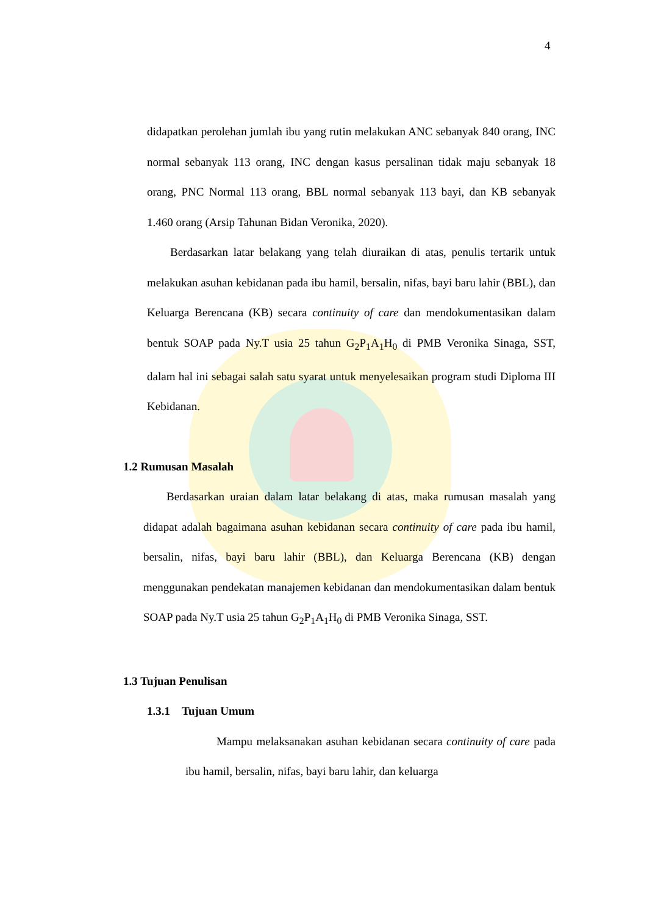4
didapatkan perolehan jumlah ibu yang rutin melakukan ANC sebanyak 840 orang, INC normal sebanyak 113 orang, INC dengan kasus persalinan tidak maju sebanyak 18 orang, PNC Normal 113 orang, BBL normal sebanyak 113 bayi, dan KB sebanyak 1.460 orang (Arsip Tahunan Bidan Veronika, 2020).
Berdasarkan latar belakang yang telah diuraikan di atas, penulis tertarik untuk melakukan asuhan kebidanan pada ibu hamil, bersalin, nifas, bayi baru lahir (BBL), dan Keluarga Berencana (KB) secara continuity of care dan mendokumentasikan dalam bentuk SOAP pada Ny.T usia 25 tahun G<sub>2</sub>P<sub>1</sub>A<sub>1</sub>H<sub>0</sub> di PMB Veronika Sinaga, SST, dalam hal ini sebagai salah satu syarat untuk menyelesaikan program studi Diploma III Kebidanan.
1.2 Rumusan Masalah
Berdasarkan uraian dalam latar belakang di atas, maka rumusan masalah yang didapat adalah bagaimana asuhan kebidanan secara continuity of care pada ibu hamil, bersalin, nifas, bayi baru lahir (BBL), dan Keluarga Berencana (KB) dengan menggunakan pendekatan manajemen kebidanan dan mendokumentasikan dalam bentuk SOAP pada Ny.T usia 25 tahun G<sub>2</sub>P<sub>1</sub>A<sub>1</sub>H<sub>0</sub> di PMB Veronika Sinaga, SST.
1.3 Tujuan Penulisan
1.3.1 Tujuan Umum
Mampu melaksanakan asuhan kebidanan secara continuity of care pada ibu hamil, bersalin, nifas, bayi baru lahir, dan keluarga